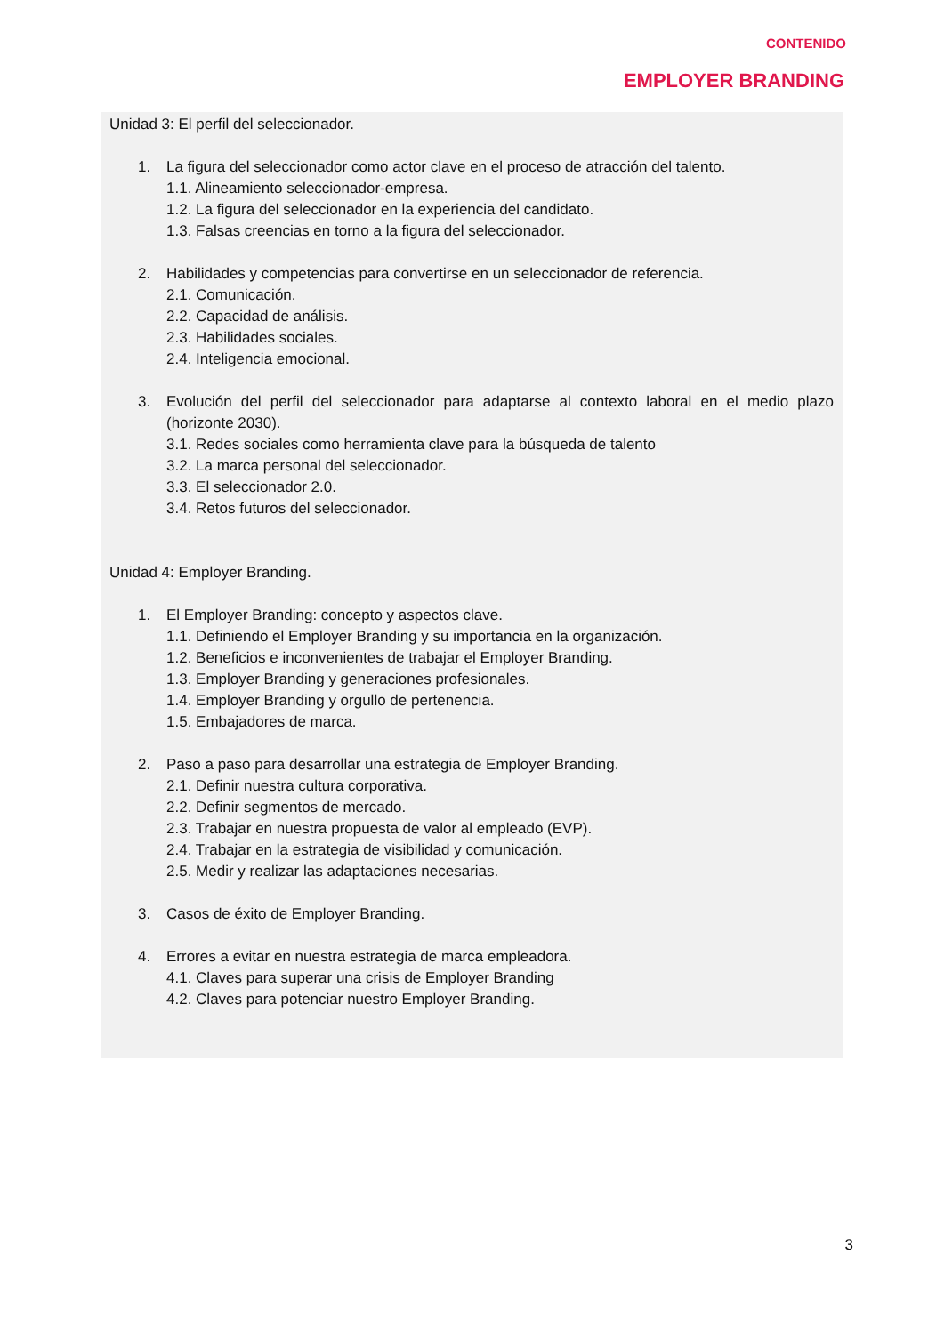CONTENIDO
EMPLOYER BRANDING
Unidad 3: El perfil del seleccionador.
1. La figura del seleccionador como actor clave en el proceso de atracción del talento.
1.1. Alineamiento seleccionador-empresa.
1.2. La figura del seleccionador en la experiencia del candidato.
1.3. Falsas creencias en torno a la figura del seleccionador.
2. Habilidades y competencias para convertirse en un seleccionador de referencia.
2.1. Comunicación.
2.2. Capacidad de análisis.
2.3. Habilidades sociales.
2.4. Inteligencia emocional.
3. Evolución del perfil del seleccionador para adaptarse al contexto laboral en el medio plazo (horizonte 2030).
3.1. Redes sociales como herramienta clave para la búsqueda de talento
3.2. La marca personal del seleccionador.
3.3. El seleccionador 2.0.
3.4. Retos futuros del seleccionador.
Unidad 4: Employer Branding.
1. El Employer Branding: concepto y aspectos clave.
1.1. Definiendo el Employer Branding y su importancia en la organización.
1.2. Beneficios e inconvenientes de trabajar el Employer Branding.
1.3. Employer Branding y generaciones profesionales.
1.4. Employer Branding y orgullo de pertenencia.
1.5. Embajadores de marca.
2. Paso a paso para desarrollar una estrategia de Employer Branding.
2.1. Definir nuestra cultura corporativa.
2.2. Definir segmentos de mercado.
2.3. Trabajar en nuestra propuesta de valor al empleado (EVP).
2.4. Trabajar en la estrategia de visibilidad y comunicación.
2.5. Medir y realizar las adaptaciones necesarias.
3. Casos de éxito de Employer Branding.
4. Errores a evitar en nuestra estrategia de marca empleadora.
4.1. Claves para superar una crisis de Employer Branding
4.2. Claves para potenciar nuestro Employer Branding.
3